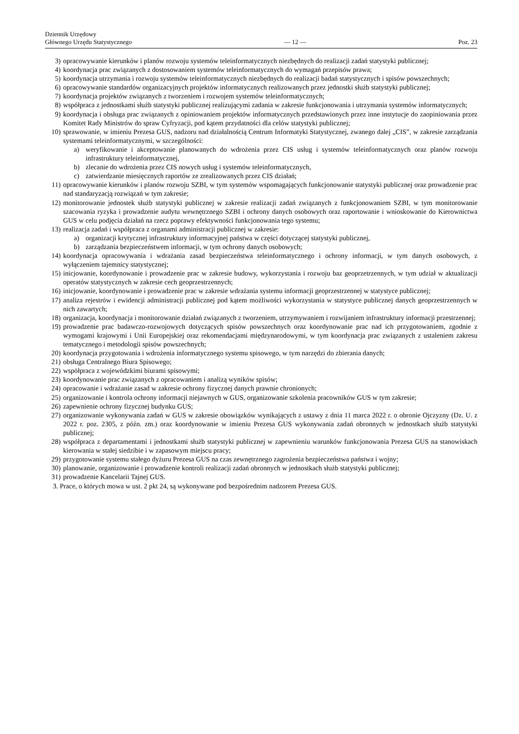Dziennik Urzędowy
Głównego Urzędu Statystycznego
— 12 —
Poz. 23
3) opracowywanie kierunków i planów rozwoju systemów teleinformatycznych niezbędnych do realizacji zadań statystyki publicznej;
4) koordynacja prac związanych z dostosowaniem systemów teleinformatycznych do wymagań przepisów prawa;
5) koordynacja utrzymania i rozwoju systemów teleinformatycznych niezbędnych do realizacji badań statystycznych i spisów powszechnych;
6) opracowywanie standardów organizacyjnych projektów informatycznych realizowanych przez jednostki służb statystyki publicznej;
7) koordynacja projektów związanych z tworzeniem i rozwojem systemów teleinformatycznych;
8) współpraca z jednostkami służb statystyki publicznej realizującymi zadania w zakresie funkcjonowania i utrzymania systemów informatycznych;
9) koordynacja i obsługa prac związanych z opiniowaniem projektów informatycznych przedstawionych przez inne instytucje do zaopiniowania przez Komitet Rady Ministrów do spraw Cyfryzacji, pod kątem przydatności dla celów statystyki publicznej;
10) sprawowanie, w imieniu Prezesa GUS, nadzoru nad działalnością Centrum Informatyki Statystycznej, zwanego dalej „CIS”, w zakresie zarządzania systemami teleinformatycznymi, w szczególności:
a) weryfikowanie i akceptowanie planowanych do wdrożenia przez CIS usług i systemów teleinformatycznych oraz planów rozwoju infrastruktury teleinformatycznej,
b) zlecanie do wdrożenia przez CIS nowych usług i systemów teleinformatycznych,
c) zatwierdzanie miesięcznych raportów ze zrealizowanych przez CIS działań;
11) opracowywanie kierunków i planów rozwoju SZBI, w tym systemów wspomagających funkcjonowanie statystyki publicznej oraz prowadzenie prac nad standaryzacją rozwiązań w tym zakresie;
12) monitorowanie jednostek służb statystyki publicznej w zakresie realizacji zadań związanych z funkcjonowaniem SZBI, w tym monitorowanie szacowania ryzyka i prowadzenie audytu wewnętrznego SZBI i ochrony danych osobowych oraz raportowanie i wnioskowanie do Kierownictwa GUS w celu podjęcia działań na rzecz poprawy efektywności funkcjonowania tego systemu;
13) realizacja zadań i współpraca z organami administracji publicznej w zakresie:
a) organizacji krytycznej infrastruktury informacyjnej państwa w części dotyczącej statystyki publicznej,
b) zarządzania bezpieczeństwem informacji, w tym ochrony danych osobowych;
14) koordynacja opracowywania i wdrażania zasad bezpieczeństwa teleinformatycznego i ochrony informacji, w tym danych osobowych, z wyłączeniem tajemnicy statystycznej;
15) inicjowanie, koordynowanie i prowadzenie prac w zakresie budowy, wykorzystania i rozwoju baz geoprzetrzennych, w tym udział w aktualizacji operatów statystycznych w zakresie cech geoprzestrzennych;
16) inicjowanie, koordynowanie i prowadzenie prac w zakresie wdrażania systemu informacji geoprzestrzennej w statystyce publicznej;
17) analiza rejestrów i ewidencji administracji publicznej pod kątem możliwości wykorzystania w statystyce publicznej danych geoprzestrzennych w nich zawartych;
18) organizacja, koordynacja i monitorowanie działań związanych z tworzeniem, utrzymywaniem i rozwijaniem infrastruktury informacji przestrzennej;
19) prowadzenie prac badawczo-rozwojowych dotyczących spisów powszechnych oraz koordynowanie prac nad ich przygotowaniem, zgodnie z wymogami krajowymi i Unii Europejskiej oraz rekomendacjami międzynarodowymi, w tym koordynacja prac związanych z ustaleniem zakresu tematycznego i metodologii spisów powszechnych;
20) koordynacja przygotowania i wdrożenia informatycznego systemu spisowego, w tym narzędzi do zbierania danych;
21) obsługa Centralnego Biura Spisowego;
22) współpraca z wojewódzkimi biurami spisowymi;
23) koordynowanie prac związanych z opracowaniem i analizą wyników spisów;
24) opracowanie i wdrażanie zasad w zakresie ochrony fizycznej danych prawnie chronionych;
25) organizowanie i kontrola ochrony informacji niejawnych w GUS, organizowanie szkolenia pracowników GUS w tym zakresie;
26) zapewnienie ochrony fizycznej budynku GUS;
27) organizowanie wykonywania zadań w GUS w zakresie obowiązków wynikających z ustawy z dnia 11 marca 2022 r. o obronie Ojczyzny (Dz. U. z 2022 r. poz. 2305, z późn. zm.) oraz koordynowanie w imieniu Prezesa GUS wykonywania zadań obronnych w jednostkach służb statystyki publicznej;
28) współpraca z departamentami i jednostkami służb statystyki publicznej w zapewnieniu warunków funkcjonowania Prezesa GUS na stanowiskach kierowania w stałej siedzibie i w zapasowym miejscu pracy;
29) przygotowanie systemu stałego dyżuru Prezesa GUS na czas zewnętrznego zagrożenia bezpieczeństwa państwa i wojny;
30) planowanie, organizowanie i prowadzenie kontroli realizacji zadań obronnych w jednostkach służb statystyki publicznej;
31) prowadzenie Kancelarii Tajnej GUS.
3. Prace, o których mowa w ust. 2 pkt 24, są wykonywane pod bezpośrednim nadzorem Prezesa GUS.